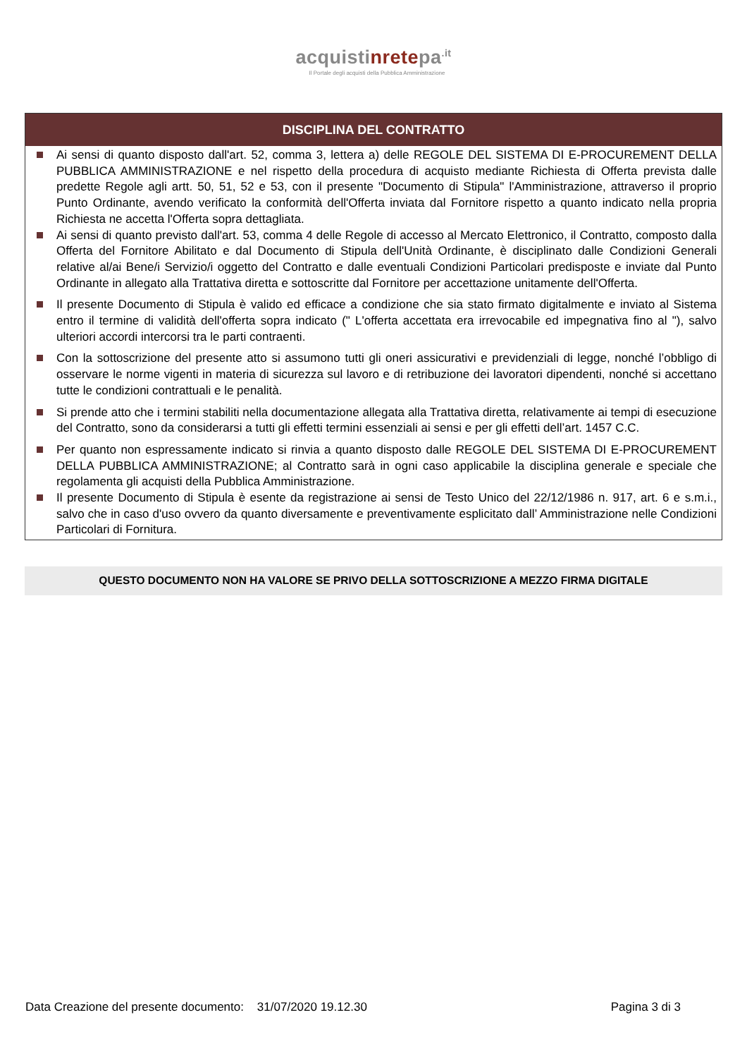acquistinretepa<sup>.it</sup>
Il Portale degli acquisti della Pubblica Amministrazione
DISCIPLINA DEL CONTRATTO
Ai sensi di quanto disposto dall'art. 52, comma 3, lettera a) delle REGOLE DEL SISTEMA DI E-PROCUREMENT DELLA PUBBLICA AMMINISTRAZIONE e nel rispetto della procedura di acquisto mediante Richiesta di Offerta prevista dalle predette Regole agli artt. 50, 51, 52 e 53, con il presente "Documento di Stipula" l'Amministrazione, attraverso il proprio Punto Ordinante, avendo verificato la conformità dell'Offerta inviata dal Fornitore rispetto a quanto indicato nella propria Richiesta ne accetta l'Offerta sopra dettagliata.
Ai sensi di quanto previsto dall'art. 53, comma 4 delle Regole di accesso al Mercato Elettronico, il Contratto, composto dalla Offerta del Fornitore Abilitato e dal Documento di Stipula dell'Unità Ordinante, è disciplinato dalle Condizioni Generali relative al/ai Bene/i Servizio/i oggetto del Contratto e dalle eventuali Condizioni Particolari predisposte e inviate dal Punto Ordinante in allegato alla Trattativa diretta e sottoscritte dal Fornitore per accettazione unitamente dell'Offerta.
Il presente Documento di Stipula è valido ed efficace a condizione che sia stato firmato digitalmente e inviato al Sistema entro il termine di validità dell'offerta sopra indicato (" L'offerta accettata era irrevocabile ed impegnativa fino al "), salvo ulteriori accordi intercorsi tra le parti contraenti.
Con la sottoscrizione del presente atto si assumono tutti gli oneri assicurativi e previdenziali di legge, nonché l’obbligo di osservare le norme vigenti in materia di sicurezza sul lavoro e di retribuzione dei lavoratori dipendenti, nonché si accettano tutte le condizioni contrattuali e le penalità.
Si prende atto che i termini stabiliti nella documentazione allegata alla Trattativa diretta, relativamente ai tempi di esecuzione del Contratto, sono da considerarsi a tutti gli effetti termini essenziali ai sensi e per gli effetti dell’art. 1457 C.C.
Per quanto non espressamente indicato si rinvia a quanto disposto dalle REGOLE DEL SISTEMA DI E-PROCUREMENT DELLA PUBBLICA AMMINISTRAZIONE; al Contratto sarà in ogni caso applicabile la disciplina generale e speciale che regolamenta gli acquisti della Pubblica Amministrazione.
Il presente Documento di Stipula è esente da registrazione ai sensi de Testo Unico del 22/12/1986 n. 917, art. 6 e s.m.i., salvo che in caso d'uso ovvero da quanto diversamente e preventivamente esplicitato dall’ Amministrazione nelle Condizioni Particolari di Fornitura.
QUESTO DOCUMENTO NON HA VALORE SE PRIVO DELLA SOTTOSCRIZIONE A MEZZO FIRMA DIGITALE
Data Creazione del presente documento: 31/07/2020 19.12.30 Pagina 3 di 3